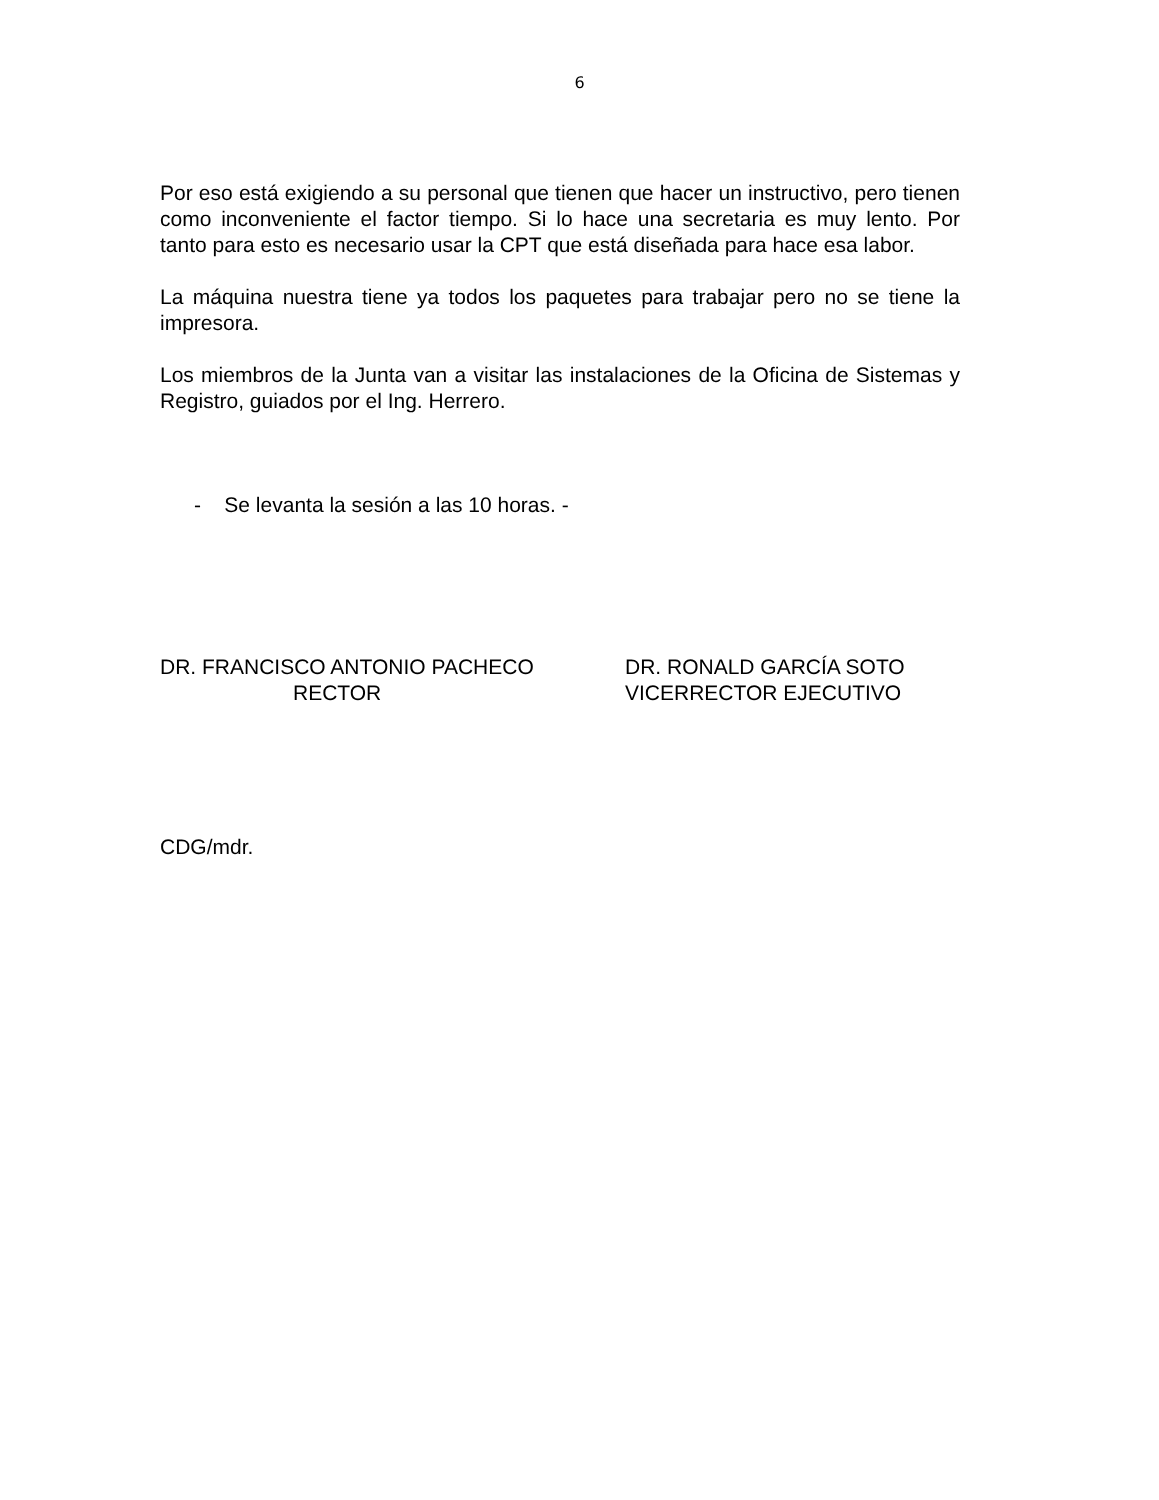6
Por eso está exigiendo a su personal que tienen que hacer un instructivo, pero tienen como inconveniente el factor tiempo. Si lo hace una secretaria es muy lento. Por tanto para esto es necesario usar la CPT que está diseñada para hace esa labor.
La máquina nuestra tiene ya todos los paquetes para trabajar pero no se tiene la impresora.
Los miembros de la Junta van a visitar las instalaciones de la Oficina de Sistemas y Registro, guiados por el Ing. Herrero.
- Se levanta la sesión a las 10 horas. -
DR. FRANCISCO ANTONIO PACHECO
RECTOR
DR. RONALD GARCÍA SOTO
VICERRECTOR EJECUTIVO
CDG/mdr.